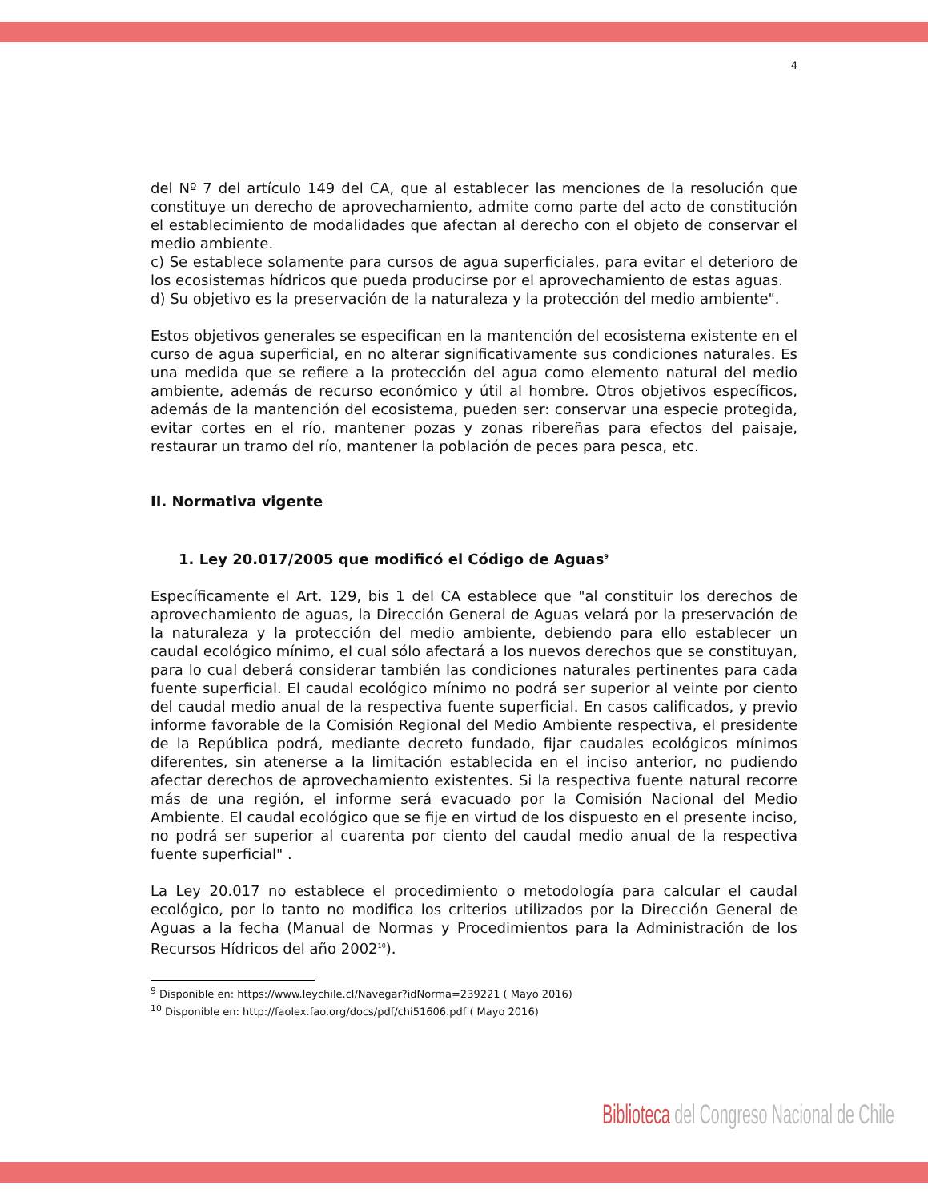4
del Nº 7 del artículo 149 del CA, que al establecer las menciones de la resolución que constituye un derecho de aprovechamiento, admite como parte del acto de constitución el establecimiento de modalidades que afectan al derecho con el objeto de conservar el medio ambiente.
c) Se establece solamente para cursos de agua superficiales, para evitar el deterioro de los ecosistemas hídricos que pueda producirse por el aprovechamiento de estas aguas.
d) Su objetivo es la preservación de la naturaleza y la protección del medio ambiente".
Estos objetivos generales se especifican en la mantención del ecosistema existente en el curso de agua superficial, en no alterar significativamente sus condiciones naturales. Es una medida que se refiere a la protección del agua como elemento natural del medio ambiente, además de recurso económico y útil al hombre. Otros objetivos específicos, además de la mantención del ecosistema, pueden ser: conservar una especie protegida, evitar cortes en el río, mantener pozas y zonas ribereñas para efectos del paisaje, restaurar un tramo del río, mantener la población de peces para pesca, etc.
II. Normativa vigente
1. Ley 20.017/2005 que modificó el Código de Aguas<sup>9</sup>
Específicamente el Art. 129, bis 1 del CA establece que "al constituir los derechos de aprovechamiento de aguas, la Dirección General de Aguas velará por la preservación de la naturaleza y la protección del medio ambiente, debiendo para ello establecer un caudal ecológico mínimo, el cual sólo afectará a los nuevos derechos que se constituyan, para lo cual deberá considerar también las condiciones naturales pertinentes para cada fuente superficial. El caudal ecológico mínimo no podrá ser superior al veinte por ciento del caudal medio anual de la respectiva fuente superficial. En casos calificados, y previo informe favorable de la Comisión Regional del Medio Ambiente respectiva, el presidente de la República podrá, mediante decreto fundado, fijar caudales ecológicos mínimos diferentes, sin atenerse a la limitación establecida en el inciso anterior, no pudiendo afectar derechos de aprovechamiento existentes. Si la respectiva fuente natural recorre más de una región, el informe será evacuado por la Comisión Nacional del Medio Ambiente. El caudal ecológico que se fije en virtud de los dispuesto en el presente inciso, no podrá ser superior al cuarenta por ciento del caudal medio anual de la respectiva fuente superficial" .
La Ley 20.017 no establece el procedimiento o metodología para calcular el caudal ecológico, por lo tanto no modifica los criterios utilizados por la Dirección General de Aguas a la fecha (Manual de Normas y Procedimientos para la Administración de los Recursos Hídricos del año 2002<sup>10</sup>).
<sup>9</sup> Disponible en: https://www.leychile.cl/Navegar?idNorma=239221 ( Mayo 2016)
<sup>10</sup> Disponible en: http://faolex.fao.org/docs/pdf/chi51606.pdf ( Mayo 2016)
Biblioteca del Congreso Nacional de Chile